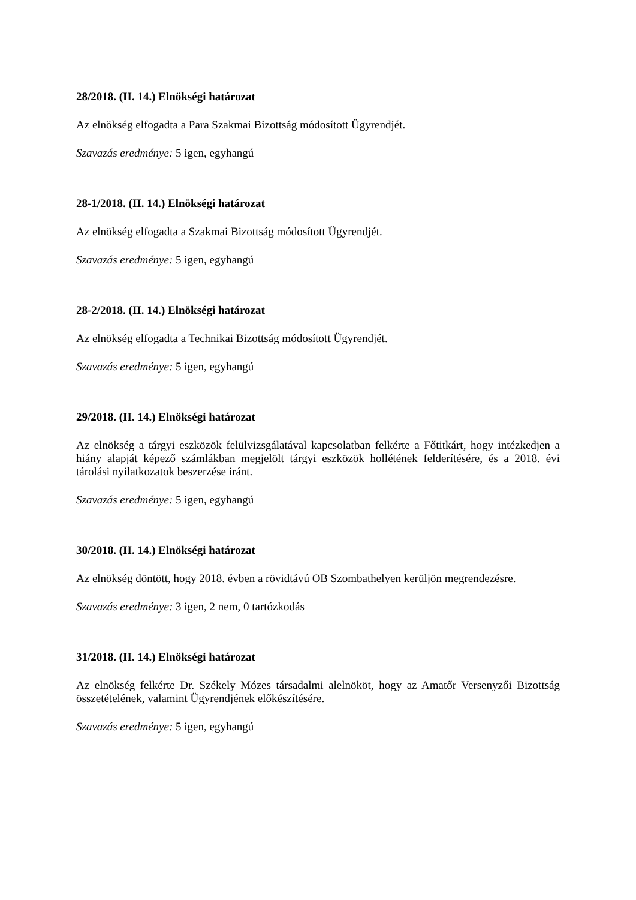28/2018. (II. 14.) Elnökségi határozat
Az elnökség elfogadta a Para Szakmai Bizottság módosított Ügyrendjét.
Szavazás eredménye: 5 igen, egyhangú
28-1/2018. (II. 14.) Elnökségi határozat
Az elnökség elfogadta a Szakmai Bizottság módosított Ügyrendjét.
Szavazás eredménye: 5 igen, egyhangú
28-2/2018. (II. 14.) Elnökségi határozat
Az elnökség elfogadta a Technikai Bizottság módosított Ügyrendjét.
Szavazás eredménye: 5 igen, egyhangú
29/2018. (II. 14.) Elnökségi határozat
Az elnökség a tárgyi eszközök felülvizsgálatával kapcsolatban felkérte a Főtitkárt, hogy intézkedjen a hiány alapját képező számlákban megjelölt tárgyi eszközök hollétének felderítésére, és a 2018. évi tárolási nyilatkozatok beszerzése iránt.
Szavazás eredménye: 5 igen, egyhangú
30/2018. (II. 14.) Elnökségi határozat
Az elnökség döntött, hogy 2018. évben a rövidtávú OB Szombathelyen kerüljön megrendezésre.
Szavazás eredménye: 3 igen, 2 nem, 0 tartózkodás
31/2018. (II. 14.) Elnökségi határozat
Az elnökség felkérte Dr. Székely Mózes társadalmi alelnököt, hogy az Amatőr Versenyzői Bizottság összetételének, valamint Ügyrendjének előkészítésére.
Szavazás eredménye: 5 igen, egyhangú